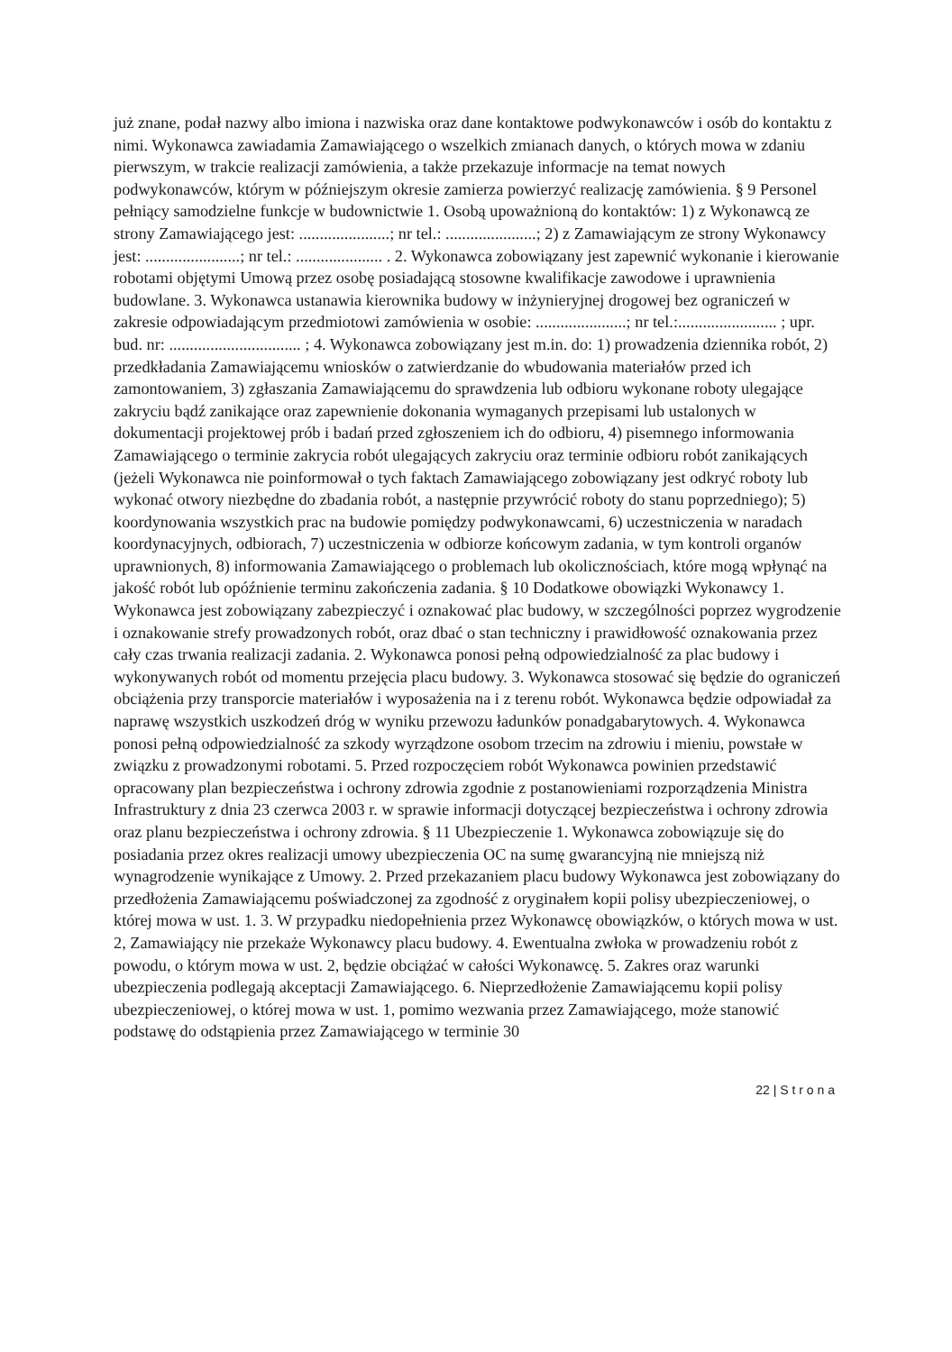już znane, podał nazwy albo imiona i nazwiska oraz dane kontaktowe podwykonawców i osób do kontaktu z nimi. Wykonawca zawiadamia Zamawiającego o wszelkich zmianach danych, o których mowa w zdaniu pierwszym, w trakcie realizacji zamówienia, a także przekazuje informacje na temat nowych podwykonawców, którym w późniejszym okresie zamierza powierzyć realizację zamówienia. § 9 Personel pełniący samodzielne funkcje w budownictwie 1. Osobą upoważnioną do kontaktów: 1) z Wykonawcą ze strony Zamawiającego jest: ......................; nr tel.: ......................; 2) z Zamawiającym ze strony Wykonawcy jest: .......................; nr tel.: ..................... . 2. Wykonawca zobowiązany jest zapewnić wykonanie i kierowanie robotami objętymi Umową przez osobę posiadającą stosowne kwalifikacje zawodowe i uprawnienia budowlane. 3. Wykonawca ustanawia kierownika budowy w inżynieryjnej drogowej bez ograniczeń w zakresie odpowiadającym przedmiotowi zamówienia w osobie: ......................; nr tel.:........................ ; upr. bud. nr: ................................ ; 4. Wykonawca zobowiązany jest m.in. do: 1) prowadzenia dziennika robót, 2) przedkładania Zamawiającemu wniosków o zatwierdzanie do wbudowania materiałów przed ich zamontowaniem, 3) zgłaszania Zamawiającemu do sprawdzenia lub odbioru wykonane roboty ulegające zakryciu bądź zanikające oraz zapewnienie dokonania wymaganych przepisami lub ustalonych w dokumentacji projektowej prób i badań przed zgłoszeniem ich do odbioru, 4) pisemnego informowania Zamawiającego o terminie zakrycia robót ulegających zakryciu oraz terminie odbioru robót zanikających (jeżeli Wykonawca nie poinformował o tych faktach Zamawiającego zobowiązany jest odkryć roboty lub wykonać otwory niezbędne do zbadania robót, a następnie przywrócić roboty do stanu poprzedniego); 5) koordynowania wszystkich prac na budowie pomiędzy podwykonawcami, 6) uczestniczenia w naradach koordynacyjnych, odbiorach, 7) uczestniczenia w odbiorze końcowym zadania, w tym kontroli organów uprawnionych, 8) informowania Zamawiającego o problemach lub okolicznościach, które mogą wpłynąć na jakość robót lub opóźnienie terminu zakończenia zadania. § 10 Dodatkowe obowiązki Wykonawcy 1. Wykonawca jest zobowiązany zabezpieczyć i oznakować plac budowy, w szczególności poprzez wygrodzenie i oznakowanie strefy prowadzonych robót, oraz dbać o stan techniczny i prawidłowość oznakowania przez cały czas trwania realizacji zadania. 2. Wykonawca ponosi pełną odpowiedzialność za plac budowy i wykonywanych robót od momentu przejęcia placu budowy. 3. Wykonawca stosować się będzie do ograniczeń obciążenia przy transporcie materiałów i wyposażenia na i z terenu robót. Wykonawca będzie odpowiadał za naprawę wszystkich uszkodzeń dróg w wyniku przewozu ładunków ponadgabarytowych. 4. Wykonawca ponosi pełną odpowiedzialność za szkody wyrządzone osobom trzecim na zdrowiu i mieniu, powstałe w związku z prowadzonymi robotami. 5. Przed rozpoczęciem robót Wykonawca powinien przedstawić opracowany plan bezpieczeństwa i ochrony zdrowia zgodnie z postanowieniami rozporządzenia Ministra Infrastruktury z dnia 23 czerwca 2003 r. w sprawie informacji dotyczącej bezpieczeństwa i ochrony zdrowia oraz planu bezpieczeństwa i ochrony zdrowia. § 11 Ubezpieczenie 1. Wykonawca zobowiązuje się do posiadania przez okres realizacji umowy ubezpieczenia OC na sumę gwarancyjną nie mniejszą niż wynagrodzenie wynikające z Umowy. 2. Przed przekazaniem placu budowy Wykonawca jest zobowiązany do przedłożenia Zamawiającemu poświadczonej za zgodność z oryginałem kopii polisy ubezpieczeniowej, o której mowa w ust. 1. 3. W przypadku niedopełnienia przez Wykonawcę obowiązków, o których mowa w ust. 2, Zamawiający nie przekaże Wykonawcy placu budowy. 4. Ewentualna zwłoka w prowadzeniu robót z powodu, o którym mowa w ust. 2, będzie obciążać w całości Wykonawcę. 5. Zakres oraz warunki ubezpieczenia podlegają akceptacji Zamawiającego. 6. Nieprzedłożenie Zamawiającemu kopii polisy ubezpieczeniowej, o której mowa w ust. 1, pomimo wezwania przez Zamawiającego, może stanowić podstawę do odstąpienia przez Zamawiającego w terminie 30
22 | S t r o n a